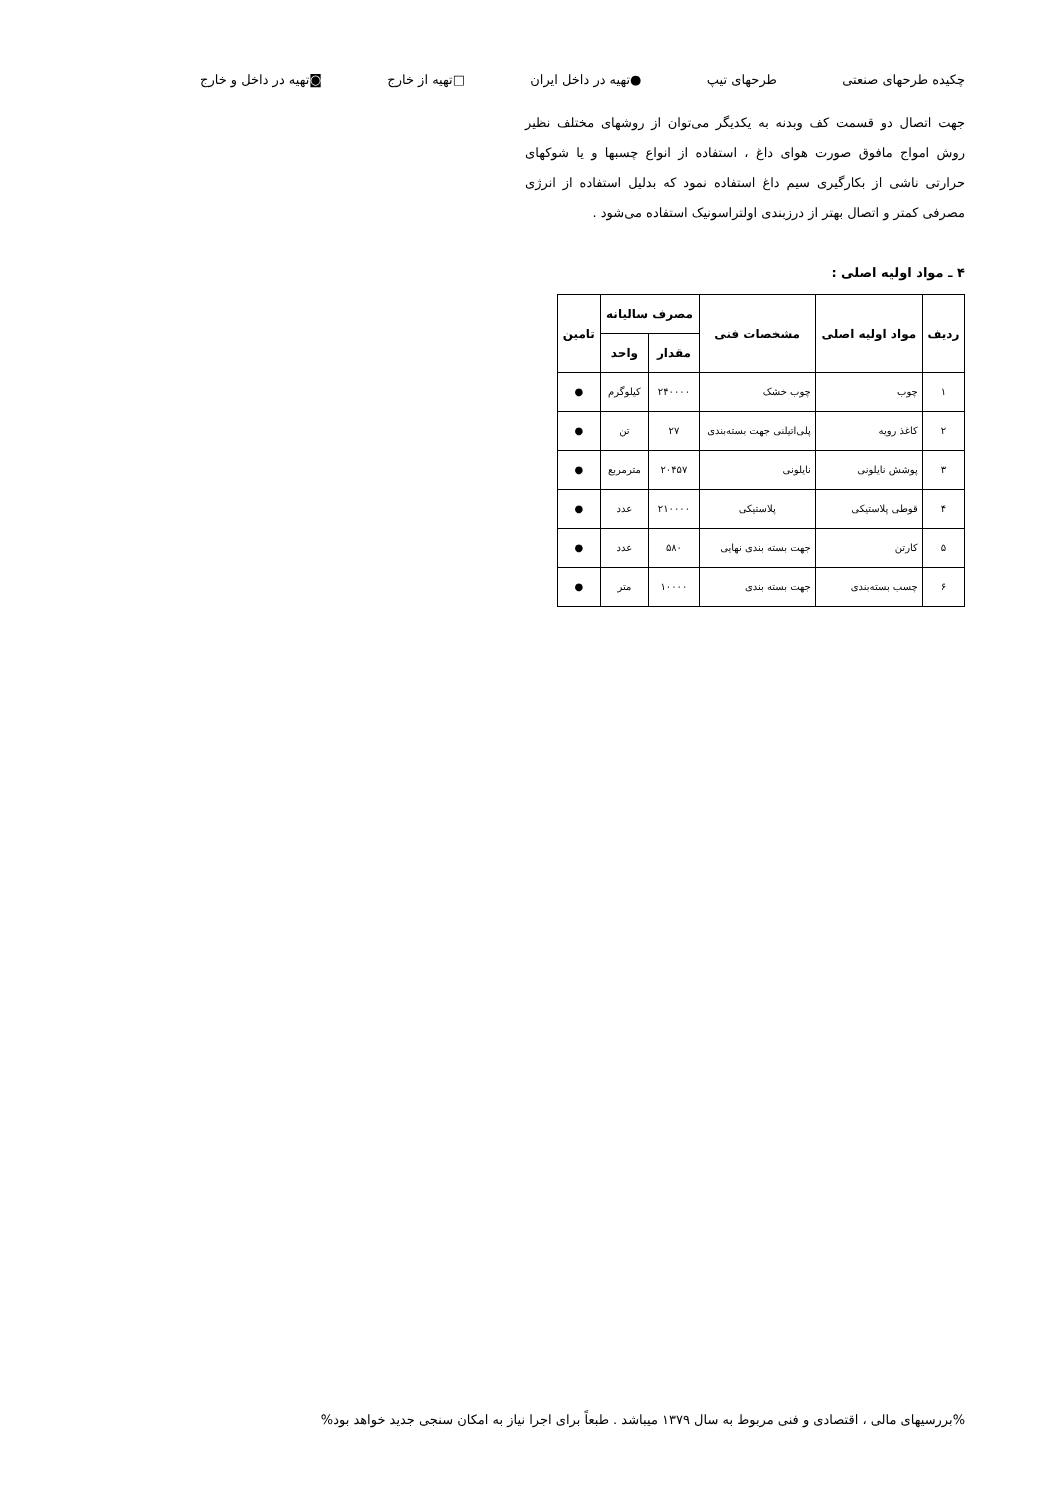چکیده طرحهای صنعتی طرحهای تیپ ●تهیه در داخل ایران □تهیه از خارج ◙تهیه در داخل و خارج
جهت اتصال دو قسمت کف وبدنه به یکدیگر می‌توان از روشهای مختلف نظیر روش امواج مافوق صورت هوای داغ ، استفاده از انواع چسبها و یا شوکهای حرارتی ناشی از بکارگیری سیم داغ استفاده نمود که بدلیل استفاده از انرژی مصرفی کمتر و اتصال بهتر از درزبندی اولتراسونیک استفاده می‌شود .
۴ ـ مواد اولیه اصلی :
| ردیف | مواد اولیه اصلی | مشخصات فنی | مصرف سالیانه | | تامین |
| --- | --- | --- | --- | --- | --- |
| | | | مقدار | واحد | |
| ۱ | چوب | چوب خشک | ۲۴۰۰۰۰ | کیلوگرم | ● |
| ۲ | کاغذ رویه | پلی‌اتیلنی جهت بسته‌بندی | ۲۷ | تن | ● |
| ۳ | پوشش نایلونی | نایلونی | ۲۰۴۵۷ | مترمربع | ● |
| ۴ | قوطی پلاستیکی | پلاستیکی | ۲۱۰۰۰۰ | عدد | ● |
| ۵ | کارتن | جهت بسته بندی نهایی | ۵۸۰ | عدد | ● |
| ۶ | چسب بسته‌بندی | جهت بسته بندی | ۱۰۰۰۰ | متر | ● |
%بررسیهای مالی ، اقتصادی و فنی مربوط به سال ۱۳۷۹ میباشد . طبعاً برای اجرا نیاز به امکان سنجی جدید خواهد بود%